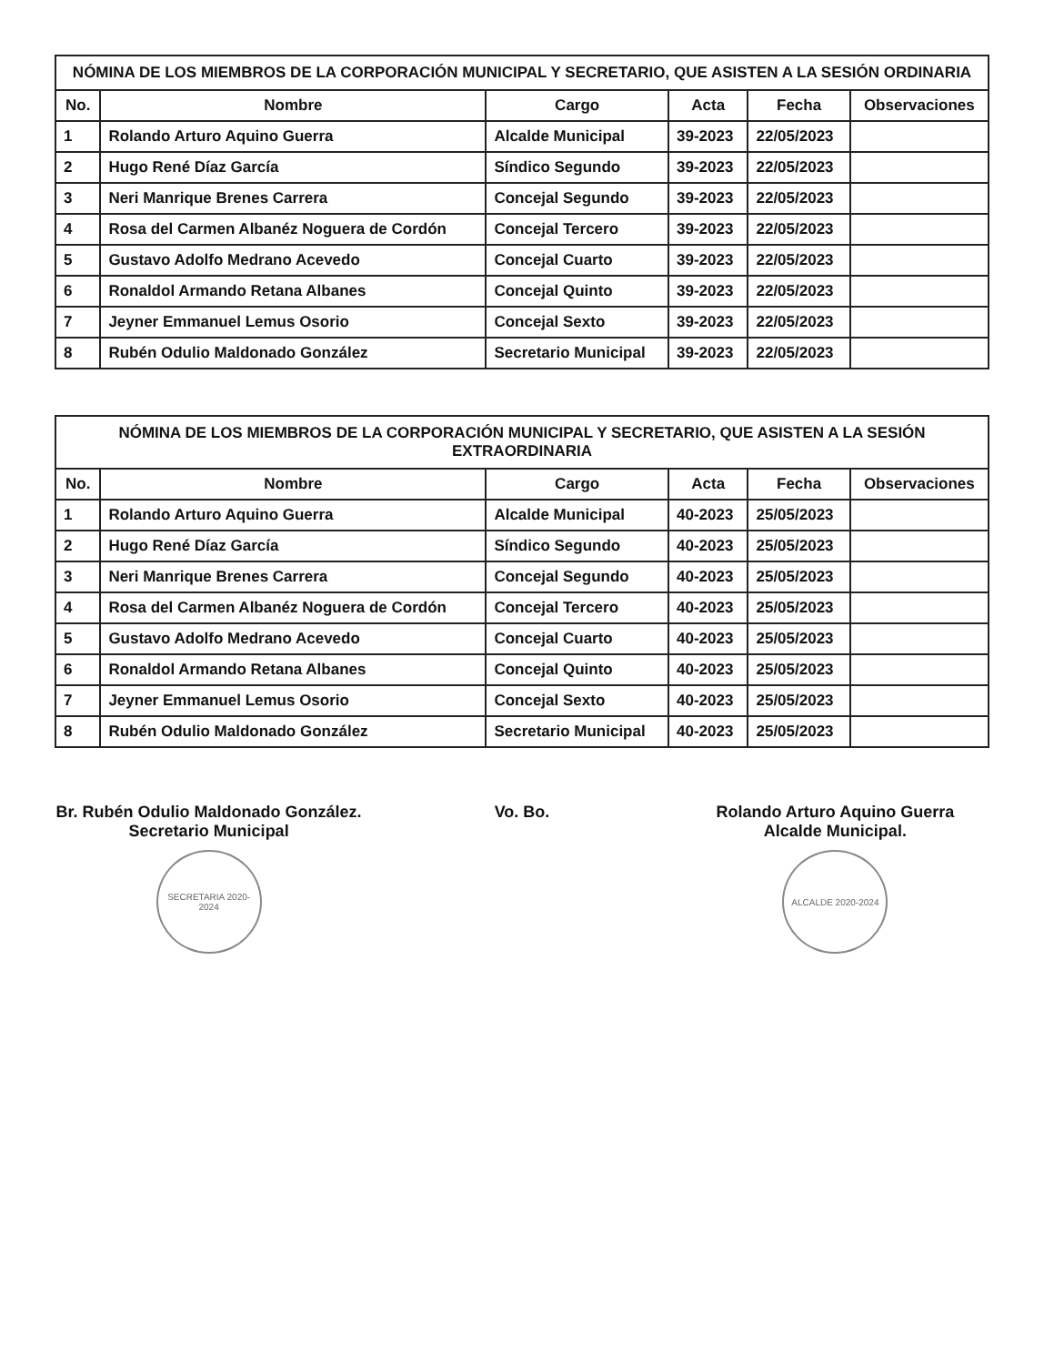NÓMINA DE LOS MIEMBROS DE LA CORPORACIÓN MUNICIPAL Y SECRETARIO, QUE ASISTEN A LA SESIÓN ORDINARIA
| No. | Nombre | Cargo | Acta | Fecha | Observaciones |
| --- | --- | --- | --- | --- | --- |
| 1 | Rolando Arturo Aquino Guerra | Alcalde Municipal | 39-2023 | 22/05/2023 | |
| 2 | Hugo René Díaz García | Síndico Segundo | 39-2023 | 22/05/2023 | |
| 3 | Neri Manrique Brenes Carrera | Concejal Segundo | 39-2023 | 22/05/2023 | |
| 4 | Rosa del Carmen Albanéz Noguera de Cordón | Concejal Tercero | 39-2023 | 22/05/2023 | |
| 5 | Gustavo Adolfo Medrano Acevedo | Concejal Cuarto | 39-2023 | 22/05/2023 | |
| 6 | Ronaldol Armando Retana Albanes | Concejal Quinto | 39-2023 | 22/05/2023 | |
| 7 | Jeyner Emmanuel Lemus Osorio | Concejal Sexto | 39-2023 | 22/05/2023 | |
| 8 | Rubén Odulio Maldonado González | Secretario Municipal | 39-2023 | 22/05/2023 | |
NÓMINA DE LOS MIEMBROS DE LA CORPORACIÓN MUNICIPAL Y SECRETARIO, QUE ASISTEN A LA SESIÓN EXTRAORDINARIA
| No. | Nombre | Cargo | Acta | Fecha | Observaciones |
| --- | --- | --- | --- | --- | --- |
| 1 | Rolando Arturo Aquino Guerra | Alcalde Municipal | 40-2023 | 25/05/2023 | |
| 2 | Hugo René Díaz García | Síndico Segundo | 40-2023 | 25/05/2023 | |
| 3 | Neri Manrique Brenes Carrera | Concejal Segundo | 40-2023 | 25/05/2023 | |
| 4 | Rosa del Carmen Albanéz Noguera de Cordón | Concejal Tercero | 40-2023 | 25/05/2023 | |
| 5 | Gustavo Adolfo Medrano Acevedo | Concejal Cuarto | 40-2023 | 25/05/2023 | |
| 6 | Ronaldol Armando Retana Albanes | Concejal Quinto | 40-2023 | 25/05/2023 | |
| 7 | Jeyner Emmanuel Lemus Osorio | Concejal Sexto | 40-2023 | 25/05/2023 | |
| 8 | Rubén Odulio Maldonado González | Secretario Municipal | 40-2023 | 25/05/2023 | |
Br. Rubén Odulio Maldonado González.
Secretario Municipal
SECRETARIA 2020-2024
Vo. Bo. Rolando Arturo Aquino Guerra
Alcalde Municipal.
ALCALDE 2020-2024